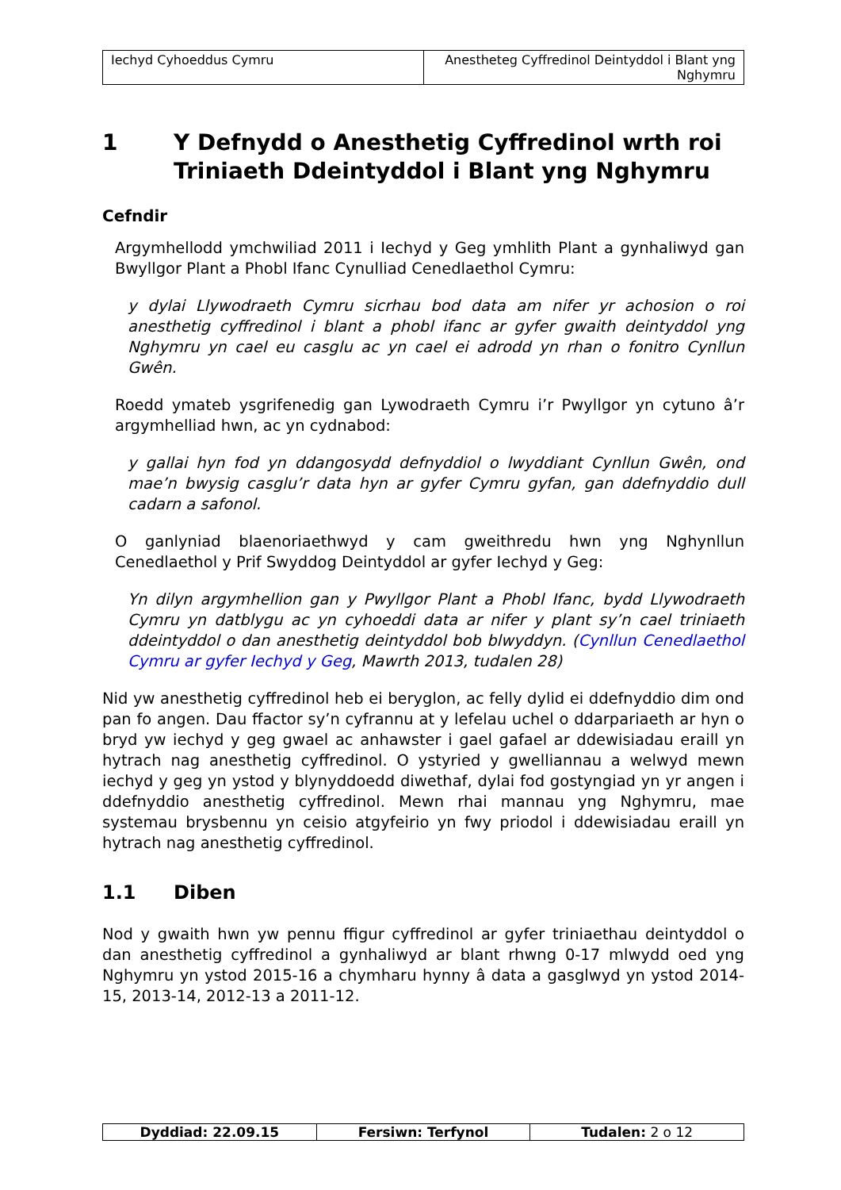| Iechyd Cyhoeddus Cymru | Anestheteg Cyffredinol Deintyddol i Blant yng Nghymru |
1 Y Defnydd o Anesthetig Cyffredinol wrth roi Triniaeth Ddeintyddol i Blant yng Nghymru
Cefndir
Argymhellodd ymchwiliad 2011 i Iechyd y Geg ymhlith Plant a gynhaliwyd gan Bwyllgor Plant a Phobl Ifanc Cynulliad Cenedlaethol Cymru:
y dylai Llywodraeth Cymru sicrhau bod data am nifer yr achosion o roi anesthetig cyffredinol i blant a phobl ifanc ar gyfer gwaith deintyddol yng Nghymru yn cael eu casglu ac yn cael ei adrodd yn rhan o fonitro Cynllun Gwên.
Roedd ymateb ysgrifenedig gan Lywodraeth Cymru i’r Pwyllgor yn cytuno â’r argymhelliad hwn, ac yn cydnabod:
y gallai hyn fod yn ddangosydd defnyddiol o lwyddiant Cynllun Gwên, ond mae’n bwysig casglu’r data hyn ar gyfer Cymru gyfan, gan ddefnyddio dull cadarn a safonol.
O ganlyniad blaenoriaethwyd y cam gweithredu hwn yng Nghynllun Cenedlaethol y Prif Swyddog Deintyddol ar gyfer Iechyd y Geg:
Yn dilyn argymhellion gan y Pwyllgor Plant a Phobl Ifanc, bydd Llywodraeth Cymru yn datblygu ac yn cyhoeddi data ar nifer y plant sy’n cael triniaeth ddeintyddol o dan anesthetig deintyddol bob blwyddyn. (Cynllun Cenedlaethol Cymru ar gyfer Iechyd y Geg, Mawrth 2013, tudalen 28)
Nid yw anesthetig cyffredinol heb ei beryglon, ac felly dylid ei ddefnyddio dim ond pan fo angen. Dau ffactor sy’n cyfrannu at y lefelau uchel o ddarpariaeth ar hyn o bryd yw iechyd y geg gwael ac anhawster i gael gafael ar ddewisiadau eraill yn hytrach nag anesthetig cyffredinol. O ystyried y gwelliannau a welwyd mewn iechyd y geg yn ystod y blynyddoedd diwethaf, dylai fod gostyngiad yn yr angen i ddefnyddio anesthetig cyffredinol. Mewn rhai mannau yng Nghymru, mae systemau brysbennu yn ceisio atgyfeirio yn fwy priodol i ddewisiadau eraill yn hytrach nag anesthetig cyffredinol.
1.1 Diben
Nod y gwaith hwn yw pennu ffigur cyffredinol ar gyfer triniaethau deintyddol o dan anesthetig cyffredinol a gynhaliwyd ar blant rhwng 0-17 mlwydd oed yng Nghymru yn ystod 2015-16 a chymharu hynny â data a gasglwyd yn ystod 2014-15, 2013-14, 2012-13 a 2011-12.
| Dyddiad: 22.09.15 | Fersiwn: Terfynol | Tudalen: 2 o 12 |